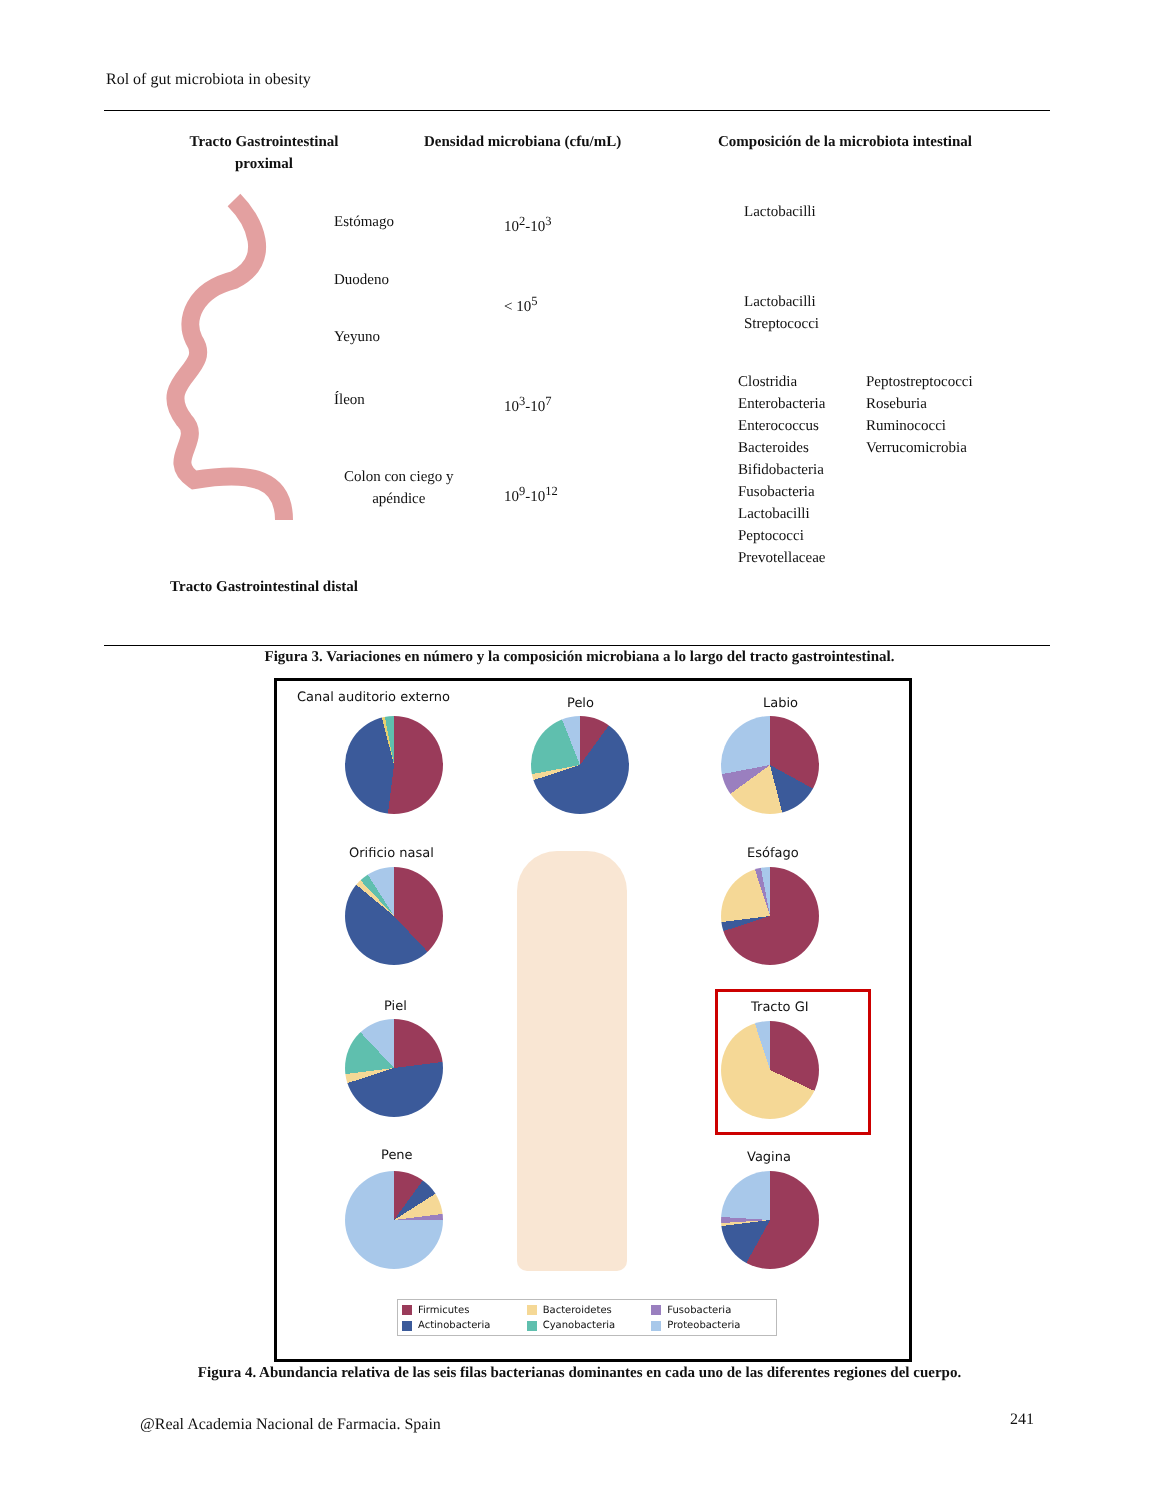Rol of gut microbiota in obesity
Tracto Gastrointestinal proximal
Densidad microbiana (cfu/mL)
Composición de la microbiota intestinal
Estómago 10<sup>2</sup>-10<sup>3</sup>
Lactobacilli
Duodeno
< 10<sup>5</sup>
Lactobacilli
Streptococci
Yeyuno
Íleon 10<sup>3</sup>-10<sup>7</sup>
Colon con ciego y
apéndice
10<sup>9</sup>-10<sup>12</sup>
Clostridia
Enterobacteria
Enterococcus
Bacteroides
Bifidobacteria
Fusobacteria
Lactobacilli
Peptococci
Prevotellaceae
Peptostreptococci
Roseburia
Ruminococci
Verrucomicrobia
Tracto Gastrointestinal distal
Figura 3. Variaciones en número y la composición microbiana a lo largo del tracto gastrointestinal.
Canal auditorio externo Pelo Labio
Orificio nasal Esófago
Piel Tracto GI
Pene Vagina
Firmicutes Bacteroidetes Fusobacteria Actinobacteria Cyanobacteria Proteobacteria
Figura 4. Abundancia relativa de las seis filas bacterianas dominantes en cada uno de las diferentes regiones del cuerpo.
@Real Academia Nacional de Farmacia. Spain
241